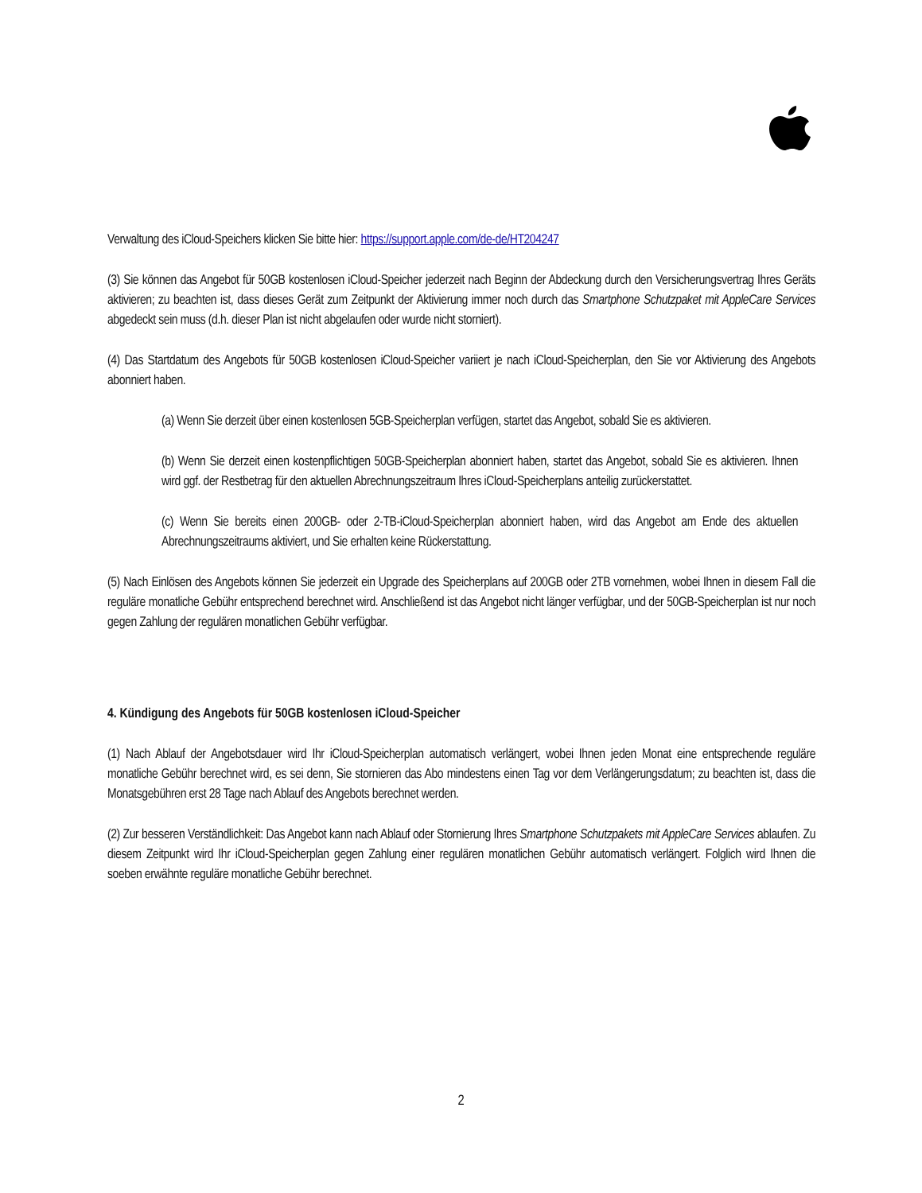Verwaltung des iCloud-Speichers klicken Sie bitte hier: https://support.apple.com/de-de/HT204247
(3) Sie können das Angebot für 50GB kostenlosen iCloud-Speicher jederzeit nach Beginn der Abdeckung durch den Versicherungsvertrag Ihres Geräts aktivieren; zu beachten ist, dass dieses Gerät zum Zeitpunkt der Aktivierung immer noch durch das Smartphone Schutzpaket mit AppleCare Services abgedeckt sein muss (d.h. dieser Plan ist nicht abgelaufen oder wurde nicht storniert).
(4) Das Startdatum des Angebots für 50GB kostenlosen iCloud-Speicher variiert je nach iCloud-Speicherplan, den Sie vor Aktivierung des Angebots abonniert haben.
(a) Wenn Sie derzeit über einen kostenlosen 5GB-Speicherplan verfügen, startet das Angebot, sobald Sie es aktivieren.
(b) Wenn Sie derzeit einen kostenpflichtigen 50GB-Speicherplan abonniert haben, startet das Angebot, sobald Sie es aktivieren. Ihnen wird ggf. der Restbetrag für den aktuellen Abrechnungszeitraum Ihres iCloud-Speicherplans anteilig zurückerstattet.
(c) Wenn Sie bereits einen 200GB- oder 2-TB-iCloud-Speicherplan abonniert haben, wird das Angebot am Ende des aktuellen Abrechnungszeitraums aktiviert, und Sie erhalten keine Rückerstattung.
(5) Nach Einlösen des Angebots können Sie jederzeit ein Upgrade des Speicherplans auf 200GB oder 2TB vornehmen, wobei Ihnen in diesem Fall die reguläre monatliche Gebühr entsprechend berechnet wird. Anschließend ist das Angebot nicht länger verfügbar, und der 50GB-Speicherplan ist nur noch gegen Zahlung der regulären monatlichen Gebühr verfügbar.
4. Kündigung des Angebots für 50GB kostenlosen iCloud-Speicher
(1) Nach Ablauf der Angebotsdauer wird Ihr iCloud-Speicherplan automatisch verlängert, wobei Ihnen jeden Monat eine entsprechende reguläre monatliche Gebühr berechnet wird, es sei denn, Sie stornieren das Abo mindestens einen Tag vor dem Verlängerungsdatum; zu beachten ist, dass die Monatsgebühren erst 28 Tage nach Ablauf des Angebots berechnet werden.
(2) Zur besseren Verständlichkeit: Das Angebot kann nach Ablauf oder Stornierung Ihres Smartphone Schutzpakets mit AppleCare Services ablaufen. Zu diesem Zeitpunkt wird Ihr iCloud-Speicherplan gegen Zahlung einer regulären monatlichen Gebühr automatisch verlängert. Folglich wird Ihnen die soeben erwähnte reguläre monatliche Gebühr berechnet.
2